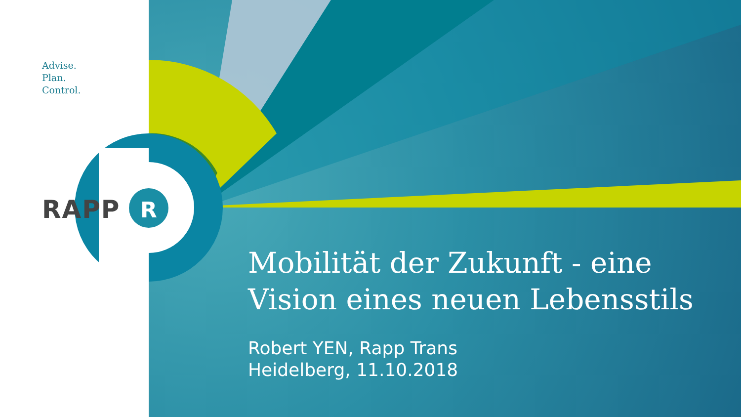R
Advise.
Plan.
Control.
RAPP
Mobilität der Zukunft - eine
Vision eines neuen Lebensstils
Robert YEN, Rapp Trans
Heidelberg, 11.10.2018